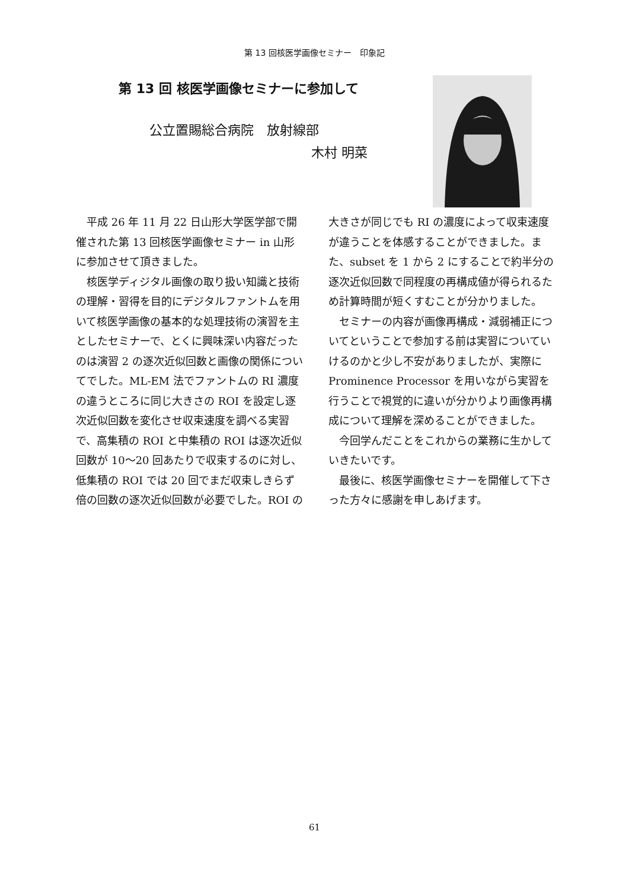第 13 回核医学画像セミナー　印象記
第 13 回 核医学画像セミナーに参加して
公立置賜総合病院　放射線部
木村 明菜
平成 26 年 11 月 22 日山形大学医学部で開催された第 13 回核医学画像セミナー in 山形に参加させて頂きました。
核医学ディジタル画像の取り扱い知識と技術の理解・習得を目的にデジタルファントムを用いて核医学画像の基本的な処理技術の演習を主としたセミナーで、とくに興味深い内容だったのは演習 2 の逐次近似回数と画像の関係についてでした。ML-EM 法でファントムの RI 濃度の違うところに同じ大きさの ROI を設定し逐次近似回数を変化させ収束速度を調べる実習で、高集積の ROI と中集積の ROI は逐次近似回数が 10～20 回あたりで収束するのに対し、低集積の ROI では 20 回でまだ収束しきらず倍の回数の逐次近似回数が必要でした。ROI の大きさが同じでも RI の濃度によって収束速度が違うことを体感することができました。また、subset を 1 から 2 にすることで約半分の逐次近似回数で同程度の再構成値が得られるため計算時間が短くすむことが分かりました。
セミナーの内容が画像再構成・減弱補正についてということで参加する前は実習についていけるのかと少し不安がありましたが、実際に Prominence Processor を用いながら実習を行うことで視覚的に違いが分かりより画像再構成について理解を深めることができました。
今回学んだことをこれからの業務に生かしていきたいです。
最後に、核医学画像セミナーを開催して下さった方々に感謝を申しあげます。
61